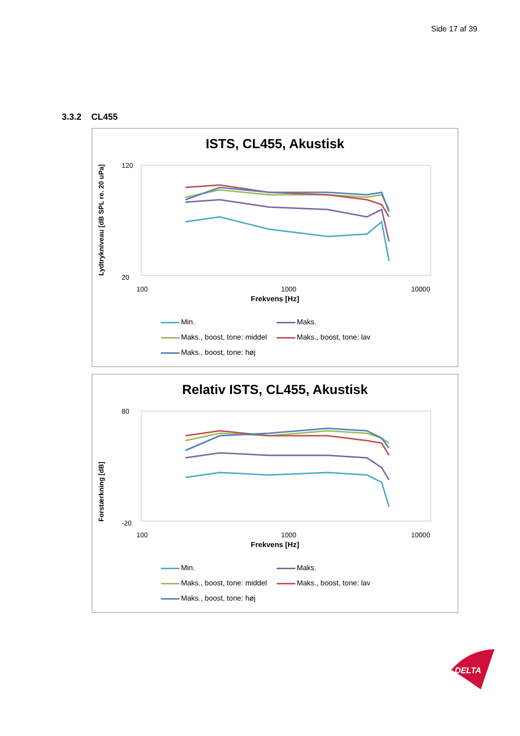Side 17 af 39
3.3.2 CL455
ISTS, CL455, Akustisk
Lydtrykniveau [dB SPL re. 20 uPa]
120
20
100
1000
10000
Frekvens [Hz]
Min. Maks. Maks., boost, tone: middel Maks., boost, tone: lav Maks., boost, tone: høj
Relativ ISTS, CL455, Akustisk
Forstærkning [dB]
80
-20
100
1000
10000
Frekvens [Hz]
Min. Maks. Maks., boost, tone: middel Maks., boost, tone: lav Maks., boost, tone: høj
DELTA